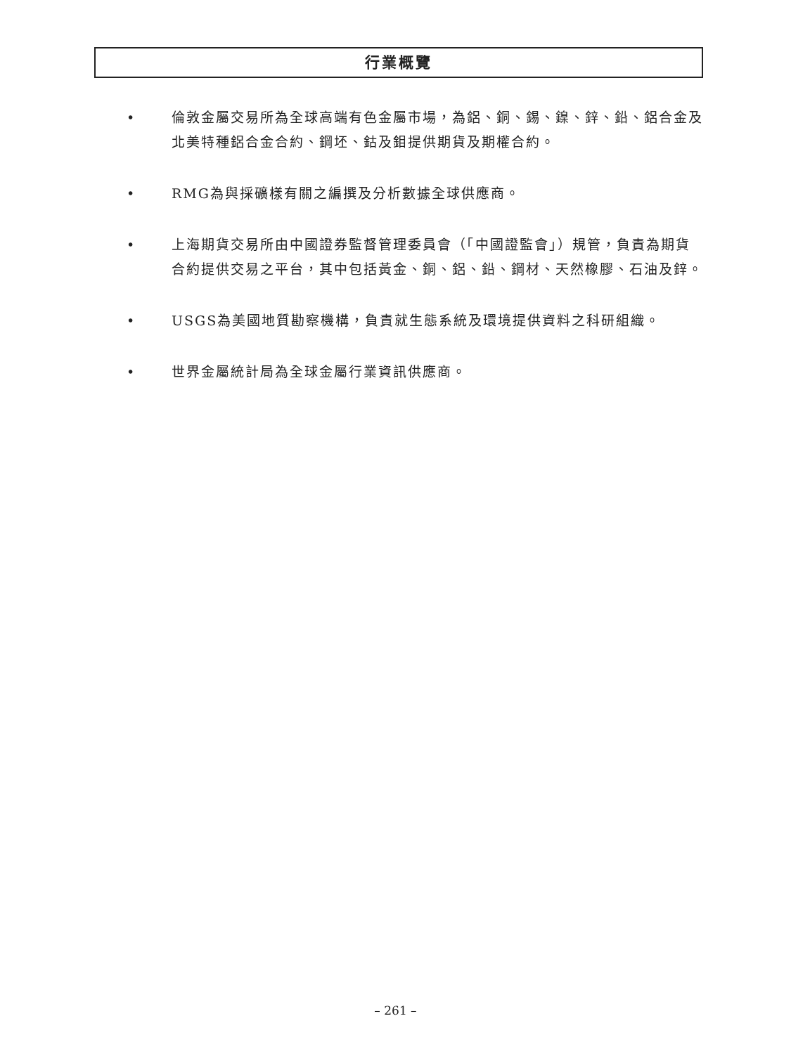行業概覽
• 倫敦金屬交易所為全球高端有色金屬市場，為鋁、銅、錫、鎳、鋅、鉛、鋁合金及北美特種鋁合金合約、鋼坯、鈷及鉬提供期貨及期權合約。
• RMG為與採礦樣有關之編撰及分析數據全球供應商。
• 上海期貨交易所由中國證券監督管理委員會（「中國證監會」）規管，負責為期貨合約提供交易之平台，其中包括黃金、銅、鋁、鉛、鋼材、天然橡膠、石油及鋅。
• USGS為美國地質勘察機構，負責就生態系統及環境提供資料之科研組織。
• 世界金屬統計局為全球金屬行業資訊供應商。
– 261 –